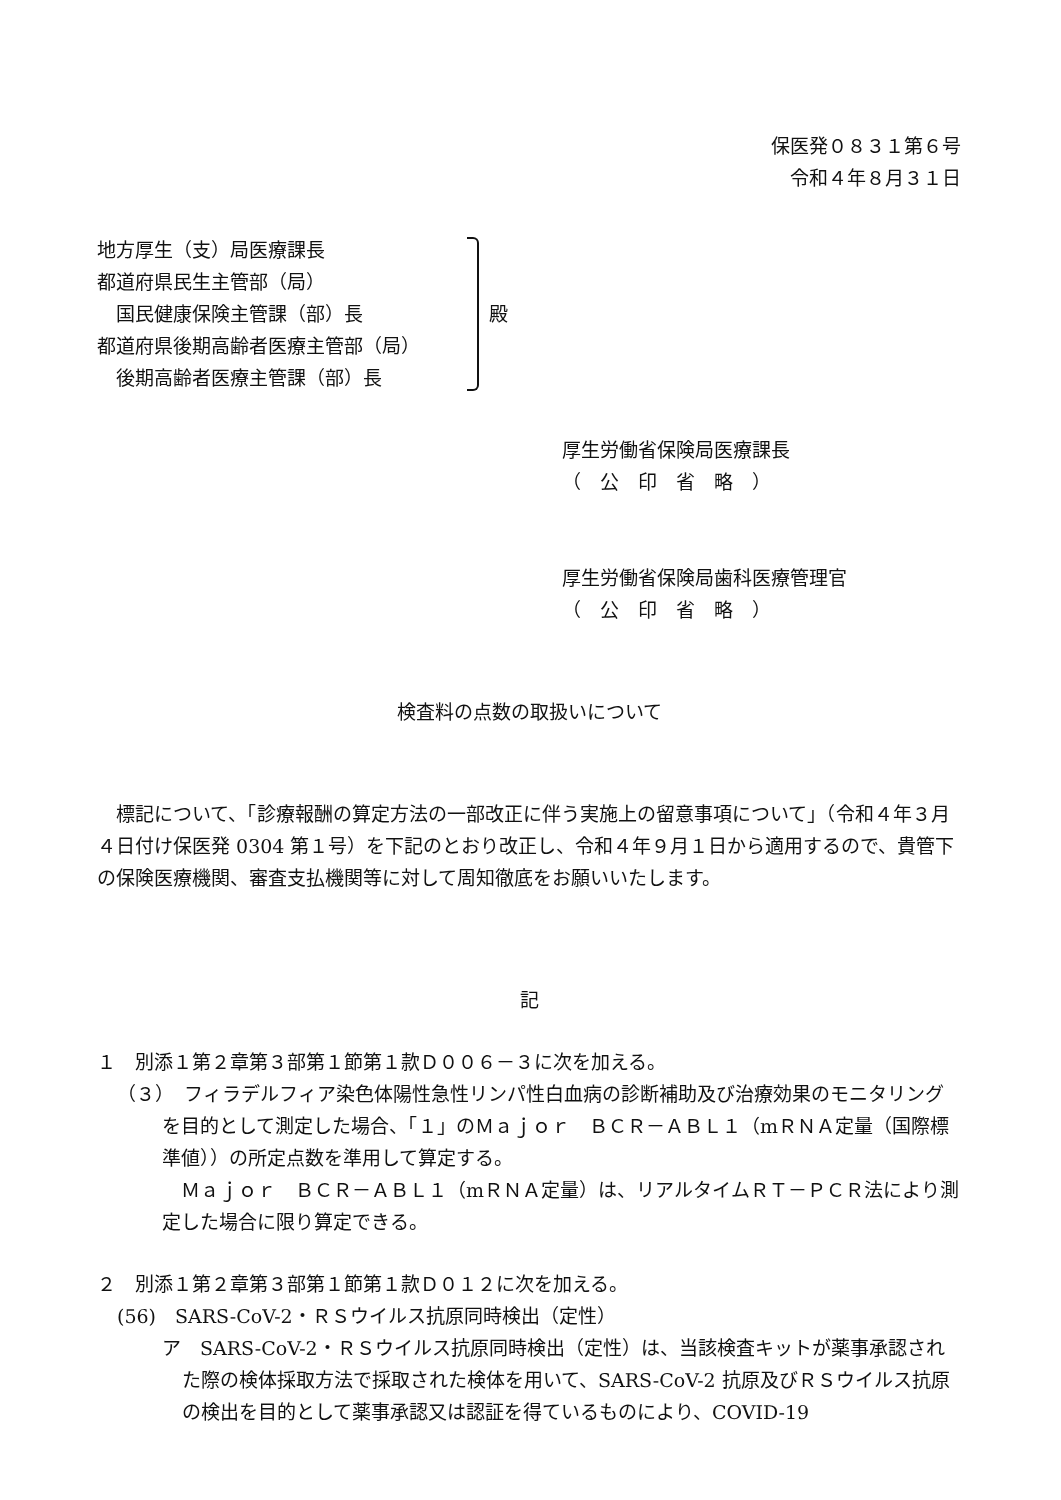保医発０８３１第６号
令和４年８月３１日
地方厚生（支）局医療課長
都道府県民生主管部（局）
　国民健康保険主管課（部）長
都道府県後期高齢者医療主管部（局）
　後期高齢者医療主管課（部）長
殿
厚生労働省保険局医療課長
（　公　印　省　略　）
厚生労働省保険局歯科医療管理官
（　公　印　省　略　）
検査料の点数の取扱いについて
　標記について、「診療報酬の算定方法の一部改正に伴う実施上の留意事項について」（令和４年３月４日付け保医発 0304 第１号）を下記のとおり改正し、令和４年９月１日から適用するので、貴管下の保険医療機関、審査支払機関等に対して周知徹底をお願いいたします。
記
１　別添１第２章第３部第１節第１款Ｄ００６－３に次を加える。
（３）　フィラデルフィア染色体陽性急性リンパ性白血病の診断補助及び治療効果のモニタリングを目的として測定した場合、「１」のＭａｊｏｒ　ＢＣＲ－ＡＢＬ１（mＲＮＡ定量（国際標準値））の所定点数を準用して算定する。
　Ｍａｊｏｒ　ＢＣＲ－ＡＢＬ１（mＲＮＡ定量）は、リアルタイムＲＴ－ＰＣＲ法により測定した場合に限り算定できる。
２　別添１第２章第３部第１節第１款Ｄ０１２に次を加える。
(56)　SARS-CoV-2・ＲＳウイルス抗原同時検出（定性）
ア　SARS-CoV-2・ＲＳウイルス抗原同時検出（定性）は、当該検査キットが薬事承認された際の検体採取方法で採取された検体を用いて、SARS-CoV-2 抗原及びＲＳウイルス抗原の検出を目的として薬事承認又は認証を得ているものにより、COVID-19